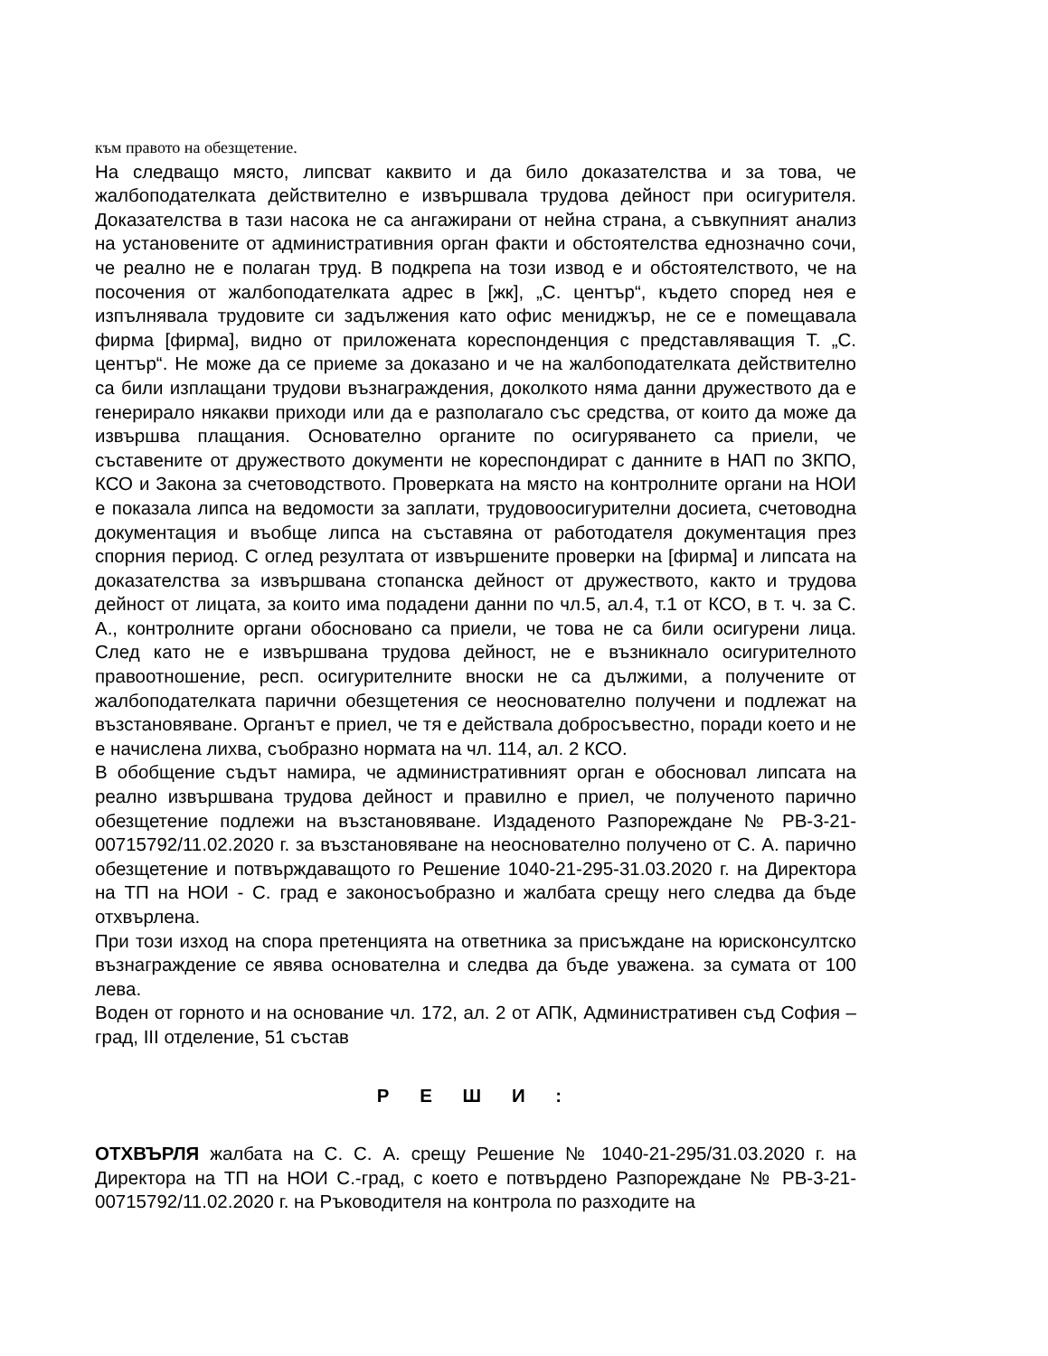към правото на обезщетение.
На следващо място, липсват каквито и да било доказателства и за това, че жалбоподателката действително е извършвала трудова дейност при осигурителя. Доказателства в тази насока не са ангажирани от нейна страна, а съвкупният анализ на установените от административния орган факти и обстоятелства еднозначно сочи, че реално не е полаган труд. В подкрепа на този извод е и обстоятелството, че на посочения от жалбоподателката адрес в [жк], „С. център“, където според нея е изпълнявала трудовите си задължения като офис мениджър, не се е помещавала фирма [фирма], видно от приложената кореспонденция с представляващия Т. „С. център“. Не може да се приеме за доказано и че на жалбоподателката действително са били изплащани трудови възнаграждения, доколкото няма данни дружеството да е генерирало някакви приходи или да е разполагало със средства, от които да може да извършва плащания. Основателно органите по осигуряването са приели, че съставените от дружеството документи не кореспондират с данните в НАП по ЗКПО, КСО и Закона за счетоводството. Проверката на място на контролните органи на НОИ е показала липса на ведомости за заплати, трудовоосигурителни досиета, счетоводна документация и въобще липса на съставяна от работодателя документация през спорния период. С оглед резултата от извършените проверки на [фирма] и липсата на доказателства за извършвана стопанска дейност от дружеството, както и трудова дейност от лицата, за които има подадени данни по чл.5, ал.4, т.1 от КСО, в т. ч. за С. А., контролните органи обосновано са приели, че това не са били осигурени лица. След като не е извършвана трудова дейност, не е възникнало осигурителното правоотношение, респ. осигурителните вноски не са дължими, а получените от жалбоподателката парични обезщетения се неоснователно получени и подлежат на възстановяване. Органът е приел, че тя е действала добросъвестно, поради което и не е начислена лихва, съобразно нормата на чл. 114, ал. 2 КСО.
В обобщение съдът намира, че административният орган е обосновал липсата на реално извършвана трудова дейност и правилно е приел, че полученото парично обезщетение подлежи на възстановяване. Издаденото Разпореждане № РВ-3-21-00715792/11.02.2020 г. за възстановяване на неоснователно получено от С. А. парично обезщетение и потвърждаващото го Решение 1040-21-295-31.03.2020 г. на Директора на ТП на НОИ - С. град е законосъобразно и жалбата срещу него следва да бъде отхвърлена.
При този изход на спора претенцията на ответника за присъждане на юрисконсултско възнаграждение се явява основателна и следва да бъде уважена. за сумата от 100 лева.
Воден от горното и на основание чл. 172, ал. 2 от АПК, Административен съд София – град, III отделение, 51 състав
Р Е Ш И :
ОТХВЪРЛЯ жалбата на С. С. А. срещу Решение № 1040-21-295/31.03.2020 г. на Директора на ТП на НОИ С.-град, с което е потвърдено Разпореждане № РВ-3-21-00715792/11.02.2020 г. на Ръководителя на контрола по разходите на